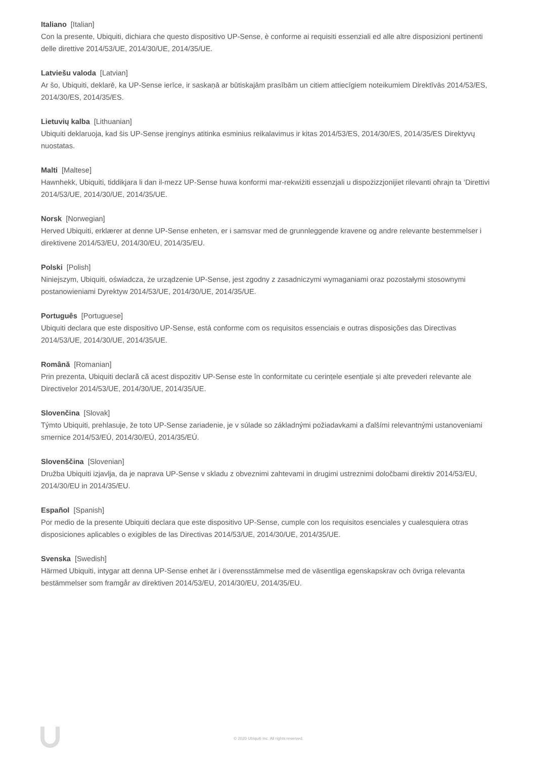Italiano [Italian]
Con la presente, Ubiquiti, dichiara che questo dispositivo UP-Sense, è conforme ai requisiti essenziali ed alle altre disposizioni pertinenti delle direttive 2014/53/UE, 2014/30/UE, 2014/35/UE.
Latviešu valoda [Latvian]
Ar šo, Ubiquiti, deklarē, ka UP-Sense ierīce, ir saskaņā ar būtiskajām prasībām un citiem attiecīgiem noteikumiem Direktīvās 2014/53/ES, 2014/30/ES, 2014/35/ES.
Lietuvių kalba [Lithuanian]
Ubiquiti deklaruoja, kad šis UP-Sense įrenginys atitinka esminius reikalavimus ir kitas 2014/53/ES, 2014/30/ES, 2014/35/ES Direktyvų nuostatas.
Malti [Maltese]
Hawnhekk, Ubiquiti, tiddikjara li dan il-mezz UP-Sense huwa konformi mar-rekwiżiti essenzjali u dispożizzjonijiet rilevanti oħrajn ta ‘Direttivi 2014/53/UE, 2014/30/UE, 2014/35/UE.
Norsk [Norwegian]
Herved Ubiquiti, erklærer at denne UP-Sense enheten, er i samsvar med de grunnleggende kravene og andre relevante bestemmelser i direktivene 2014/53/EU, 2014/30/EU, 2014/35/EU.
Polski [Polish]
Niniejszym, Ubiquiti, oświadcza, że urządzenie UP-Sense, jest zgodny z zasadniczymi wymaganiami oraz pozostałymi stosownymi postanowieniami Dyrektyw 2014/53/UE, 2014/30/UE, 2014/35/UE.
Português [Portuguese]
Ubiquiti declara que este dispositivo UP-Sense, está conforme com os requisitos essenciais e outras disposições das Directivas 2014/53/UE, 2014/30/UE, 2014/35/UE.
Română [Romanian]
Prin prezenta, Ubiquiti declară că acest dispozitiv UP-Sense este în conformitate cu cerințele esențiale și alte prevederi relevante ale Directivelor 2014/53/UE, 2014/30/UE, 2014/35/UE.
Slovenčina [Slovak]
Týmto Ubiquiti, prehlasuje, že toto UP-Sense zariadenie, je v súlade so základnými požiadavkami a ďalšími relevantnými ustanoveniami smernice 2014/53/EÚ, 2014/30/EÚ, 2014/35/EÚ.
Slovenščina [Slovenian]
Družba Ubiquiti izjavlja, da je naprava UP-Sense v skladu z obveznimi zahtevami in drugimi ustreznimi določbami direktiv 2014/53/EU, 2014/30/EU in 2014/35/EU.
Español [Spanish]
Por medio de la presente Ubiquiti declara que este dispositivo UP-Sense, cumple con los requisitos esenciales y cualesquiera otras disposiciones aplicables o exigibles de las Directivas 2014/53/UE, 2014/30/UE, 2014/35/UE.
Svenska [Swedish]
Härmed Ubiquiti, intygar att denna UP-Sense enhet är i överensstämmelse med de väsentliga egenskapskrav och övriga relevanta bestämmelser som framgår av direktiven 2014/53/EU, 2014/30/EU, 2014/35/EU.
© 2020 Ubiquiti Inc. All rights reserved.